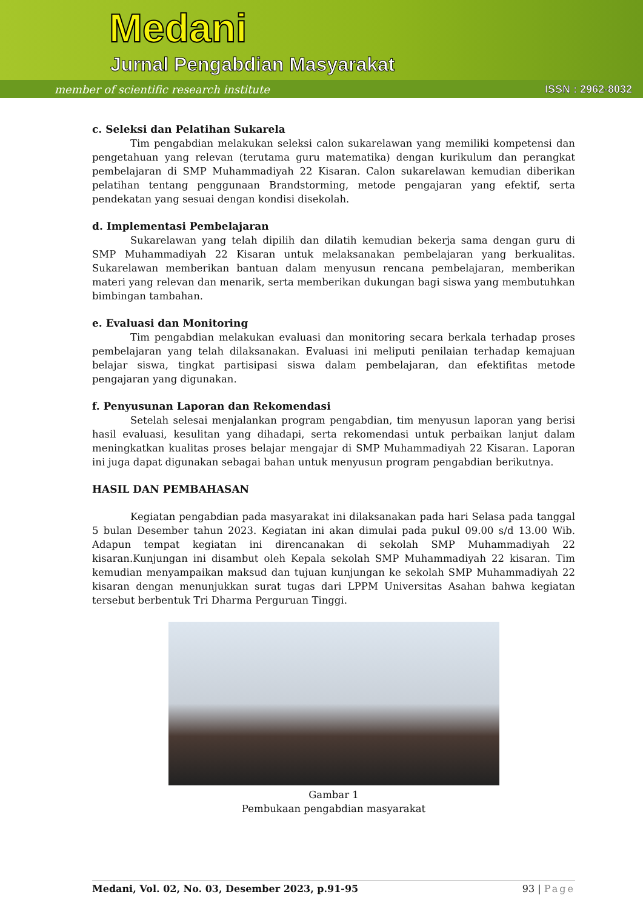Medani
Jurnal Pengabdian Masyarakat
member of scientific research institute
ISSN : 2962-8032
c. Seleksi dan Pelatihan Sukarela
Tim pengabdian melakukan seleksi calon sukarelawan yang memiliki kompetensi dan pengetahuan yang relevan (terutama guru matematika) dengan kurikulum dan perangkat pembelajaran di SMP Muhammadiyah 22 Kisaran. Calon sukarelawan kemudian diberikan pelatihan tentang penggunaan Brandstorming, metode pengajaran yang efektif, serta pendekatan yang sesuai dengan kondisi disekolah.
d. Implementasi Pembelajaran
Sukarelawan yang telah dipilih dan dilatih kemudian bekerja sama dengan guru di SMP Muhammadiyah 22 Kisaran untuk melaksanakan pembelajaran yang berkualitas. Sukarelawan memberikan bantuan dalam menyusun rencana pembelajaran, memberikan materi yang relevan dan menarik, serta memberikan dukungan bagi siswa yang membutuhkan bimbingan tambahan.
e. Evaluasi dan Monitoring
Tim pengabdian melakukan evaluasi dan monitoring secara berkala terhadap proses pembelajaran yang telah dilaksanakan. Evaluasi ini meliputi penilaian terhadap kemajuan belajar siswa, tingkat partisipasi siswa dalam pembelajaran, dan efektifitas metode pengajaran yang digunakan.
f. Penyusunan Laporan dan Rekomendasi
Setelah selesai menjalankan program pengabdian, tim menyusun laporan yang berisi hasil evaluasi, kesulitan yang dihadapi, serta rekomendasi untuk perbaikan lanjut dalam meningkatkan kualitas proses belajar mengajar di SMP Muhammadiyah 22 Kisaran. Laporan ini juga dapat digunakan sebagai bahan untuk menyusun program pengabdian berikutnya.
HASIL DAN PEMBAHASAN
Kegiatan pengabdian pada masyarakat ini dilaksanakan pada hari Selasa pada tanggal 5 bulan Desember tahun 2023. Kegiatan ini akan dimulai pada pukul 09.00 s/d 13.00 Wib. Adapun tempat kegiatan ini direncanakan di sekolah SMP Muhammadiyah 22 kisaran.Kunjungan ini disambut oleh Kepala sekolah SMP Muhammadiyah 22 kisaran. Tim kemudian menyampaikan maksud dan tujuan kunjungan ke sekolah SMP Muhammadiyah 22 kisaran dengan menunjukkan surat tugas dari LPPM Universitas Asahan bahwa kegiatan tersebut berbentuk Tri Dharma Perguruan Tinggi.
Gambar 1
Pembukaan pengabdian masyarakat
Medani, Vol. 02, No. 03, Desember 2023, p.91-95 93 | Page